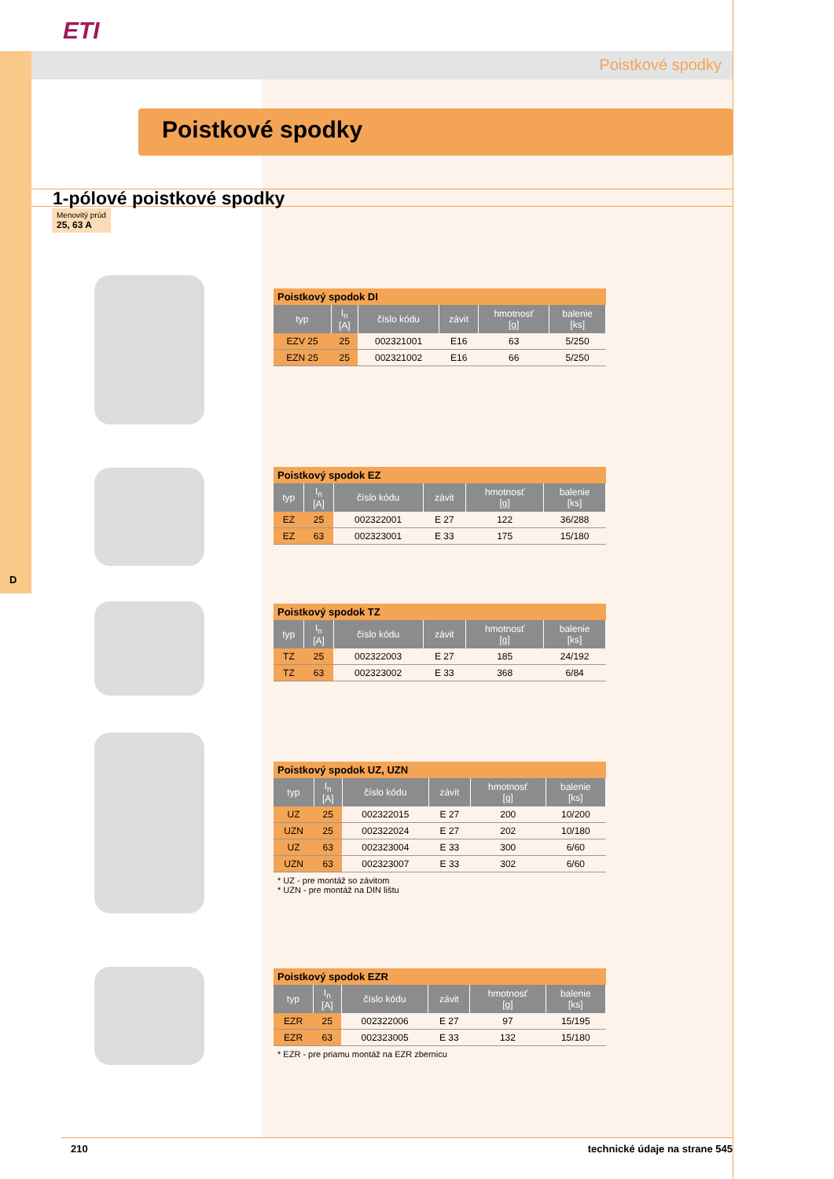ETI
Poistkové spodky
Poistkové spodky
1-pólové poistkové spodky
Menovitý prúd
25, 63 A
D
Poistkový spodok DI
| typ | I<sub>n</sub> [A] | číslo kódu | závit | hmotnosť [g] | balenie [ks] |
| --- | --- | --- | --- | --- | --- |
| EZV 25 | 25 | 002321001 | E16 | 63 | 5/250 |
| EZN 25 | 25 | 002321002 | E16 | 66 | 5/250 |
Poistkový spodok EZ
| typ | I<sub>n</sub> [A] | číslo kódu | závit | hmotnosť [g] | balenie [ks] |
| --- | --- | --- | --- | --- | --- |
| EZ | 25 | 002322001 | E 27 | 122 | 36/288 |
| EZ | 63 | 002323001 | E 33 | 175 | 15/180 |
Poistkový spodok TZ
| typ | I<sub>n</sub> [A] | číslo kódu | závit | hmotnosť [g] | balenie [ks] |
| --- | --- | --- | --- | --- | --- |
| TZ | 25 | 002322003 | E 27 | 185 | 24/192 |
| TZ | 63 | 002323002 | E 33 | 368 | 6/84 |
Poistkový spodok UZ, UZN
| typ | I<sub>n</sub> [A] | číslo kódu | závit | hmotnosť [g] | balenie [ks] |
| --- | --- | --- | --- | --- | --- |
| UZ | 25 | 002322015 | E 27 | 200 | 10/200 |
| UZN | 25 | 002322024 | E 27 | 202 | 10/180 |
| UZ | 63 | 002323004 | E 33 | 300 | 6/60 |
| UZN | 63 | 002323007 | E 33 | 302 | 6/60 |
* UZ - pre montáž so závitom
* UZN - pre montáž na DIN lištu
Poistkový spodok EZR
| typ | I<sub>n</sub> [A] | číslo kódu | závit | hmotnosť [g] | balenie [ks] |
| --- | --- | --- | --- | --- | --- |
| EZR | 25 | 002322006 | E 27 | 97 | 15/195 |
| EZR | 63 | 002323005 | E 33 | 132 | 15/180 |
* EZR - pre priamu montáž na EZR zbernicu
210 technické údaje na strane 545